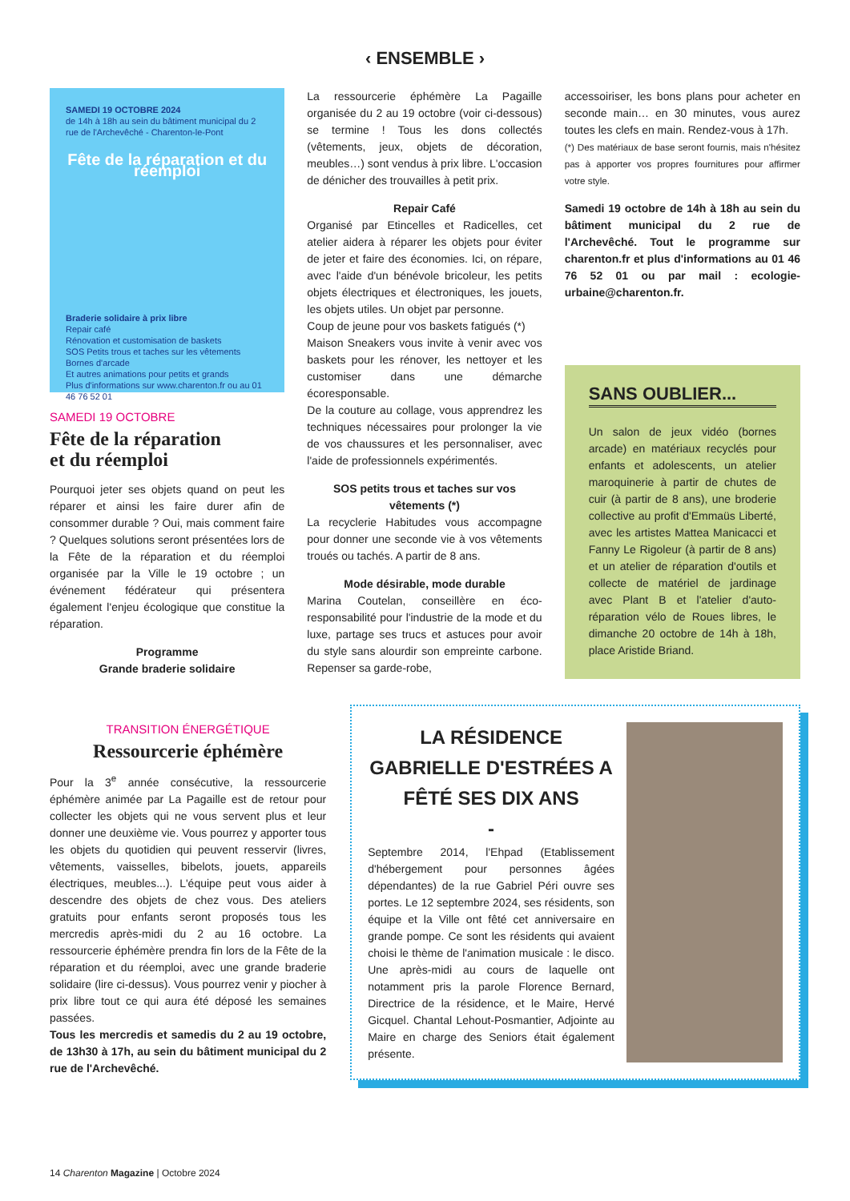‹ ENSEMBLE ›
SAMEDI 19 OCTOBRE 2024
de 14h à 18h au sein du bâtiment municipal du 2 rue de l'Archevêché - Charenton-le-Pont
Fête de la réparation et du réemploi
Braderie solidaire à prix libre
Repair café
Rénovation et customisation de baskets
SOS Petits trous et taches sur les vêtements
Bornes d'arcade
Et autres animations pour petits et grands
Plus d'informations sur www.charenton.fr ou au 01 46 76 52 01
SAMEDI 19 OCTOBRE
Fête de la réparation
et du réemploi
Pourquoi jeter ses objets quand on peut les réparer et ainsi les faire durer afin de consommer durable ? Oui, mais comment faire ? Quelques solutions seront présentées lors de la Fête de la réparation et du réemploi organisée par la Ville le 19 octobre ; un événement fédérateur qui présentera également l'enjeu écologique que constitue la réparation.
Programme
Grande braderie solidaire
La ressourcerie éphémère La Pagaille organisée du 2 au 19 octobre (voir ci-dessous) se termine ! Tous les dons collectés (vêtements, jeux, objets de décoration, meubles…) sont vendus à prix libre. L'occasion de dénicher des trouvailles à petit prix.
Repair Café
Organisé par Etincelles et Radicelles, cet atelier aidera à réparer les objets pour éviter de jeter et faire des économies. Ici, on répare, avec l'aide d'un bénévole bricoleur, les petits objets électriques et électroniques, les jouets, les objets utiles. Un objet par personne.
Coup de jeune pour vos baskets fatigués (*)
Maison Sneakers vous invite à venir avec vos baskets pour les rénover, les nettoyer et les customiser dans une démarche écoresponsable.
De la couture au collage, vous apprendrez les techniques nécessaires pour prolonger la vie de vos chaussures et les personnaliser, avec l'aide de professionnels expérimentés.
SOS petits trous et taches sur vos vêtements (*)
La recyclerie Habitudes vous accompagne pour donner une seconde vie à vos vêtements troués ou tachés. A partir de 8 ans.
Mode désirable, mode durable
Marina Coutelan, conseillère en éco-responsabilité pour l'industrie de la mode et du luxe, partage ses trucs et astuces pour avoir du style sans alourdir son empreinte carbone. Repenser sa garde-robe,
accessoiriser, les bons plans pour acheter en seconde main… en 30 minutes, vous aurez toutes les clefs en main. Rendez-vous à 17h.
(*) Des matériaux de base seront fournis, mais n'hésitez pas à apporter vos propres fournitures pour affirmer votre style.
Samedi 19 octobre de 14h à 18h au sein du bâtiment municipal du 2 rue de l'Archevêché. Tout le programme sur charenton.fr et plus d'informations au 01 46 76 52 01 ou par mail : ecologie-urbaine@charenton.fr.
SANS OUBLIER...
Un salon de jeux vidéo (bornes arcade) en matériaux recyclés pour enfants et adolescents, un atelier maroquinerie à partir de chutes de cuir (à partir de 8 ans), une broderie collective au profit d'Emmaüs Liberté, avec les artistes Mattea Manicacci et Fanny Le Rigoleur (à partir de 8 ans) et un atelier de réparation d'outils et collecte de matériel de jardinage avec Plant B et l'atelier d'auto-réparation vélo de Roues libres, le dimanche 20 octobre de 14h à 18h, place Aristide Briand.
TRANSITION ÉNERGÉTIQUE
Ressourcerie éphémère
Pour la 3<sup>e</sup> année consécutive, la ressourcerie éphémère animée par La Pagaille est de retour pour collecter les objets qui ne vous servent plus et leur donner une deuxième vie. Vous pourrez y apporter tous les objets du quotidien qui peuvent resservir (livres, vêtements, vaisselles, bibelots, jouets, appareils électriques, meubles...). L'équipe peut vous aider à descendre des objets de chez vous. Des ateliers gratuits pour enfants seront proposés tous les mercredis après-midi du 2 au 16 octobre. La ressourcerie éphémère prendra fin lors de la Fête de la réparation et du réemploi, avec une grande braderie solidaire (lire ci-dessus). Vous pourrez venir y piocher à prix libre tout ce qui aura été déposé les semaines passées.
Tous les mercredis et samedis du 2 au 19 octobre, de 13h30 à 17h, au sein du bâtiment municipal du 2 rue de l'Archevêché.
LA RÉSIDENCE GABRIELLE D'ESTRÉES A FÊTÉ SES DIX ANS
-
Septembre 2014, l'Ehpad (Etablissement d'hébergement pour personnes âgées dépendantes) de la rue Gabriel Péri ouvre ses portes. Le 12 septembre 2024, ses résidents, son équipe et la Ville ont fêté cet anniversaire en grande pompe. Ce sont les résidents qui avaient choisi le thème de l'animation musicale : le disco. Une après-midi au cours de laquelle ont notamment pris la parole Florence Bernard, Directrice de la résidence, et le Maire, Hervé Gicquel. Chantal Lehout-Posmantier, Adjointe au Maire en charge des Seniors était également présente.
14 Charenton Magazine | Octobre 2024